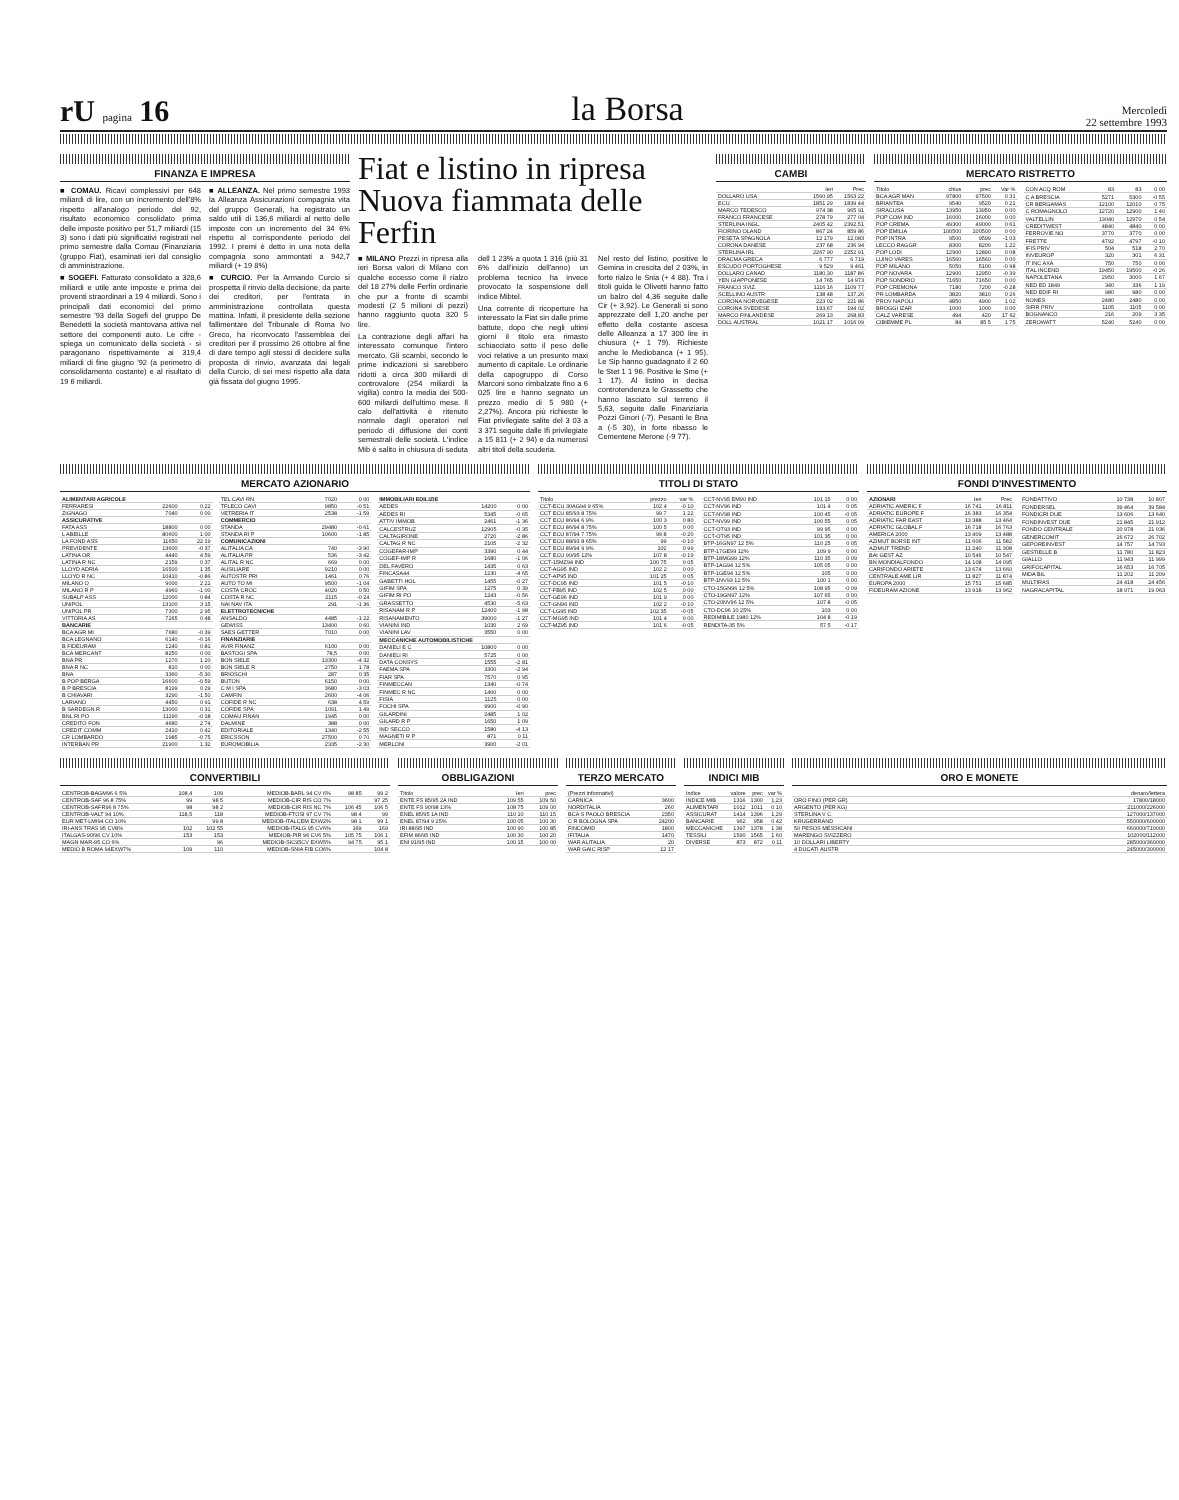rU pagina 16
la Borsa
Mercoledì
22 settembre 1993
FINANZA E IMPRESA
■ COMAU. Ricavi complessivi per 648 miliardi di lire, con un incremento dell'8% rispetto all'analogo periodo del 92, risultato economico consolidato prima delle imposte positivo per 51,7 miliardi (15 3) sono i dati più significativi registrati nel primo semestre dalla Comau (Finanziaria (gruppo Fiat), esaminati ieri dal consiglio di amministrazione.
■ SOGEFI. Fatturato consolidato a 328,6 miliardi e utile ante imposte e prima dei proventi straordinari a 19 4 miliardi. Sono i principali dati economici del primo semestre '93 della Sogefi del gruppo De Benedetti la società mantovana attiva nel settore dei componenti auto. Le cifre - spiega un comunicato della società - si paragonano rispettivamente ai 319,4 miliardi di fine giugno '92 (a perimetro di consolidamento costante) e al risultato di 19 6 miliardi.
■ ALLEANZA. Nel primo semestre 1993 la Alleanza Assicurazioni compagnia vita del gruppo Generali, ha registrato un saldo utili di 136,6 miliardi al netto delle imposte con un incremento del 34 6% rispetto al corrispondente periodo del 1992. I premi è detto in una nota della compagnia sono ammontati a 942,7 miliardi (+ 19 8%)
■ CURCIO. Per la Armando Curcio si prospetta il rinvio della decisione, da parte dei creditori, per l'entrata in amministrazione controllata questa mattina. Infatti, il presidente della sezione fallimentare del Tribunale di Roma Ivo Greco, ha riconvocato l'assemblea dei creditori per il prossimo 26 ottobre al fine di dare tempo agli stessi di decidere sulla proposta di rinvio, avanzata dai legali della Curcio, di sei mesi rispetto alla data già fissata del giugno 1995.
Fiat e listino in ripresa
Nuova fiammata delle Ferfin
■ MILANO Prezzi in ripresa alla ieri Borsa valori di Milano con qualche eccesso come il rialzo del 18 27% delle Ferfin ordinarie che pur a fronte di scambi modesti (2 5 milioni di pezzi) hanno raggiunto quota 320 5 lire.
La contrazione degli affari ha interessato comunque l'intero mercato. Gli scambi, secondo le prime indicazioni si sarebbero ridotti a circa 300 miliardi di controvalore (254 miliardi la vigilia) contro la media dei 500-600 miliardi dell'ultimo mese. Il calo dell'attività è ritenuto normale dagli operatori nel periodo di diffusione dei conti semestrali delle società. L'indice Mib è salito in chiusura di seduta dell 1 23% a quota 1 316 (più 31 6% dall'inizio dell'anno) un problema tecnico ha invece provocato la sospensione dell indice Mibtel.
Una corrente di ricoperture ha interessato la Fiat sin dalle prime battute, dopo che negli ultimi giorni il titolo era rimasto schiacciato sotto il peso delle voci relative a un presunto maxi aumento di capitale. Le ordinarie della capogruppo di Corso Marconi sono rimbalzate fino a 6 025 lire e hanno segnato un prezzo medio di 5 980 (+ 2,27%). Ancora più richieste le Fiat privilegiate salite del 3 03 a 3 371 seguite dalle Ifi privilegiate a 15 811 (+ 2 94) e da numerosi altri titoli della scuderia.
Nel resto del listino, positive le Gemina in crescita del 2 03%, in forte rialzo le Snia (+ 4 88). Tra i titoli guida le Olivetti hanno fatto un balzo del 4,36 seguite dalle Cir (+ 3,92). Le Generali si sono apprezzate dell 1,20 anche per effetto della costante ascesa delle Alleanza a 17 300 lire in chiusura (+ 1 79). Richieste anche le Mediobanca (+ 1 95). Le Sip hanno guadagnato il 2 60 le Stet 1 1 96. Positive le Sme (+ 1 17). Al listino in decisa controtendenza le Grassetto che hanno lasciato sul terreno il 5,63, seguite dalle Finanziaria Pozzi Ginori (-7). Pesanti le Bna a (-5 30), in forte ribasso le Cementene Merone (-9 77).
CAMBI
| | Ieri | Prec |
| --- | --- | --- |
| DOLLARO USA | 1560 95 | 1563 22 |
| ECU | 1851 29 | 1839 44 |
| MARCO TEDESCO | 974 38 | 965 91 |
| FRANCO FRANCESE | 278 79 | 277 04 |
| STERLINA INGL. | 2405 42 | 2392,51 |
| FIORINO OLAND | 867 24 | 859 86 |
| PESETA SPAGNOLA | 12 179 | 12,083 |
| CORONA DANESE | 237 68 | 236 94 |
| STERLINA IRL | 2267 90 | 2252 91 |
| DRACMA GRECA | 6 777 | 6 719 |
| ESCUDO PORTOGHESE | 9 529 | 9 461 |
| DOLLARO CANAD | 1180,30 | 1187 86 |
| YEN GIAPPONESE | 14 765 | 14 973 |
| FRANCO SVIZ. | 1116 16 | 1109 77 |
| SCELLINO AUSTR | 138 48 | 137,26 |
| CORONA NORVEGESE | 223 02 | 221 86 |
| CORONA SVEDESE | 193,67 | 194 02 |
| MARCO FINLANDESE | 269 13 | 268,83 |
| DOLL AUSTRAL | 1021 17 | 1016 09 |
MERCATO RISTRETTO
| Titolo | chius | prec | Var % |
| --- | --- | --- | --- |
| BCA AGR MAN | 97800 | 97500 | 0 31 |
| BRIANTEA | 9540 | 9520 | 0 21 |
| SIRACUSA | 13950 | 13950 | 0 00 |
| POP COM IND | 16000 | 16000 | 0 00 |
| POP CREMA | 49300 | 49000 | 0 61 |
| POP EMILIA | 100500 | 100500 | 0 00 |
| POP INTRA | 9500 | 9599 | -1 03 |
| LECCO RAGGR | 8300 | 8200 | 1 22 |
| POP LODI | 12900 | 12890 | 0 08 |
| LUINO VARES | 16560 | 16560 | 0 00 |
| POP MILANO | 5050 | 5100 | -0 98 |
| POP NOVARA | 12900 | 12950 | -0 39 |
| POP SONDRIO | 71650 | 71650 | 0 00 |
| POP CREMONA | 7180 | 7200 | -0 28 |
| PR LOMBARDA | 3820 | 3810 | 0 26 |
| PROV NAPOLI | 4850 | 4900 | 1 02 |
| BROGGI IZAR | 1000 | 1000 | 0 00 |
| CALZ VARESE | 494 | 420 | 17 62 |
| CIBIEMME PL | 84 | 85 5 | 1 75 |
| CON ACQ ROM | 83 | 83 | 0 00 |
| C A BRESCIA | 5271 | 5300 | -0 55 |
| CR BERGAMAS | 12100 | 12010 | 0 75 |
| C ROMAGNOLO | 12720 | 12900 | 1 40 |
| VALTELLIN | 13040 | 12970 | 0 54 |
| CREDITWEST | 4840 | 4840 | 0 00 |
| FERROVIE NO | 3770 | 3770 | 0 00 |
| FRETTE | 4792 | 4797 | -0 10 |
| IFIS PRIV | 504 | 518 | 2 70 |
| INVEUROP | 320 | 301 | 6 31 |
| IT INC AXA | 750 | 750 | 0 00 |
| ITAL INCEND | 19450 | 19500 | -0 26 |
| NAPOLETANA | 2950 | 3000 | 1 67 |
| NED ED 1849 | 340 | 336 | 1 19 |
| NED EDIF RI | 980 | 980 | 0 00 |
| NONES | 2480 | 2480 | 0 00 |
| SIFIR PRIV | 1105 | 1105 | 0 00 |
| BOGNANCO | 216 | 209 | 3 35 |
| ZEROWATT | 5240 | 5240 | 0 00 |
MERCATO AZIONARIO
| ALIMENTARI AGRICOLE | | |
| FERRARESI | 22600 | 0.22 |
| ZIGNAGO | 7040 | 0 00 |
| ASSICURATIVE | | |
| FATA ASS | 18800 | 0 00 |
| L ABEILLE | 80600 | 1 00 |
| LA FOND ASS | 11650 | 22 19 |
| PREVIDENTE | 13600 | -0 37 |
| LATINA OR | 4440 | 4 59 |
| LATINA R NC | 2159 | 0 37 |
| LLOYD ADRIA | 16500 | 1 35 |
| LLOYD R NC | 10410 | -0 86 |
| MILANO O | 9000 | 2 21 |
| MILANO R P | 4960 | -1 00 |
| SUBALP ASS | 12000 | 0 84 |
| UNIPOL | 13100 | 3 15 |
| UNIPOL PR | 7300 | 2 95 |
| VITTORIA AS | 7265 | 0 48 |
| BANCARIE | | |
| BCA AGR MI | 7680 | -0 39 |
| BCA LEGNANO | 6140 | -0 16 |
| B FIDEURAM | 1240 | 0 81 |
| BCA MERCANT | 8250 | 0 00 |
| BNA PR | 1270 | 1 20 |
| BNA R NC | 810 | 0 00 |
| BNA | 3360 | -5 30 |
| B POP BERGA | 16600 | -0 59 |
| B P BRESCIA | 8199 | 0 29 |
| B CHIAVARI | 3290 | -1 50 |
| LARIANO | 4450 | 0 91 |
| B SARDEGN R | 13000 | 0 31 |
| BNL RI PO | 11190 | -0 18 |
| CREDITO FON | 4680 | 2 74 |
| CREDIT COMM | 2410 | 0 42 |
| CR LOMBARDO | 1985 | -0 75 |
| INTERBAN PR | 21900 | 1 32 |
| TEL CAVI RN | 7020 | 0 00 |
| TFLECO CAVI | 9850 | -0 51 |
| VETRERIA IT | 2538 | -1 59 |
| COMMERCIO | | |
| STANDA | 29480 | -0 61 |
| STANDA RI P | 10600 | -1 85 |
| COMUNICAZIONI | | |
| ALITALIA CA | 740 | -3 90 |
| ALITALIA PR | 536 | -3 42 |
| ALITAL R NC | 669 | 0 00 |
| AUSILIARE | 9210 | 0 00 |
| AUTOSTR PRI | 1461 | 0 76 |
| AUTO TO MI | 9500 | -1 04 |
| COSTA CROC | 4020 | 0 50 |
| COSTA R NC | 2115 | -0 24 |
| NAI NAV ITA | 291 | -1 36 |
| ELETTROTECNICHE | | |
| ANSALDO | 4485 | -1 22 |
| GEWISS | 13400 | 0 60 |
| SAES GETTER | 7010 | 0 00 |
| FINANZIARIE | | |
| AVIR FINANZ | 6100 | 0 00 |
| BASTOGI SPA | 78,5 | 0 00 |
| BON SIELE | 13300 | -4 32 |
| BON SIELE R | 2750 | 1 78 |
| BRIOSCHI | 287 | 0 35 |
| BUTON | 6150 | 0 00 |
| C M I SPA | 3680 | -3 03 |
| CAMFIN | 2600 | -4 06 |
| COFIDE R NC | 638 | 4 59 |
| COFIDE SPA | 1091 | 1 49 |
| COMAU FINAN | 1945 | 0 00 |
| DALMINE | 388 | 0 00 |
| EDITORIALE | 1340 | -2 55 |
| ERICSSON | 27500 | 0 70 |
| EUROMOBILIA | 2335 | -2 30 |
| IMMOBILIARI EDILIZIE | | |
| AEDES | 14200 | 0 00 |
| AEDES RI | 5345 | -0 65 |
| ATTIV IMMOB | 2461 | -1 36 |
| CALCESTRUZ | 12905 | -0 35 |
| CALTAGIRONE | 2720 | -2 86 |
| CALTAG R NC | 2105 | -2 32 |
| COGEFAR-IMP | 3390 | 0 44 |
| COGEF-IMP R | 1680 | -1 06 |
| DEL FAVERO | 1435 | 0 63 |
| FINCASA44 | 1230 | -4 65 |
| GABETTI HOL | 1455 | -0 27 |
| GIFIM SPA | 1275 | 0 39 |
| GIFIM RI PO | 1243 | -0 56 |
| GRASSETTO | 4530 | -5 63 |
| RISANAM R P | 12400 | -1 98 |
| RISANAMENTO | 39000 | -1 27 |
| VIANINI IND | 1030 | 2 69 |
| VIANINI LAV | 3550 | 0 00 |
| MECCANICHE AUTOMOBILISTICHE | | |
| DANIELI E C | 10800 | 0 00 |
| DANIELI RI | 5725 | 0 00 |
| DATA CONSYS | 1555 | -2 81 |
| FAEMA SPA | 3300 | -2 94 |
| FIAR SPA | 7570 | 0 95 |
| FINMECCAN | 1340 | -0 74 |
| FINMEC R NC | 1400 | 0 00 |
| FISIA | 1125 | 0 00 |
| FOCHI SPA | 9900 | -0 90 |
| GILARDINI | 2485 | 1 02 |
| GILARD R P | 1650 | 1 09 |
| IND SECCO | 1580 | -4 13 |
| MAGNETI R P | 871 | 0 11 |
| MERLONI | 3900 | -2 01 |
TITOLI DI STATO
| Titolo | prezzo | var % |
| --- | --- | --- |
| CCT-ECU 30AG94 9 65% | 102 4 | -0 10 |
| CCT ECU 85/93 8 75% | 99 7 | 1 22 |
| CCT ECU 86/94 6 9% | 100 3 | 0 80 |
| CCT ECU 86/94 8 75% | 100 5 | 0 00 |
| CCT ECU 87/94 7 75% | 99 8 | -0 20 |
| CCT ECU 88/93 8 65% | 99 | -0 10 |
| CCT ECU 89/94 9 9% | 102 | 0 99 |
| CCT ECU 90/95 12% | 107 8 | -0 19 |
| CCT-15MZ94 IND | 100 75 | 0 05 |
| CCT-AG95 IND | 102 2 | 0 00 |
| CCT-AP95 IND | 101 25 | 0 05 |
| CCT-DC95 IND | 101 5 | -0 10 |
| CCT-FB95 IND | 102 5 | 0 00 |
| CCT-GE96 IND | 101 9 | 0 00 |
| CCT-GN96 IND | 102 2 | -0 10 |
| CCT-LG95 IND | 102 35 | -0 05 |
| CCT-MG95 IND | 101 4 | 0 00 |
| CCT-MZ95 IND | 101 6 | -0 05 |
| CCT-NV95 EM90 IND | 101 15 | 0 00 |
| CCT-NV96 IND | 101 4 | 0 05 |
| CCT-NV98 IND | 100 45 | -0 05 |
| CCT-NV99 IND | 100 55 | 0 05 |
| CCT-OT93 IND | 99 95 | 0 00 |
| CCT-OT95 IND | 101 35 | 0 00 |
| BTP-16GN97 12 5% | 110 25 | 0 05 |
| BTP-17GE99 12% | 109 9 | 0 00 |
| BTP-18MG99 12% | 110 35 | 0 09 |
| BTP-1AG94 12 5% | 105 05 | 0 00 |
| BTP-1GE94 12 5% | 105 | 0 00 |
| BTP-1NV93 12 5% | 100 1 | 0 00 |
| CTO-15GN96 12 5% | 108 95 | -0 09 |
| CTO-19GN97 12% | 107 65 | 0 00 |
| CTO-20NV96 12 5% | 107 8 | -0 05 |
| CTO-DC96 10 25% | 103 | 0 00 |
| REDIMIBILE 1980 12% | 104 8 | -0 19 |
| RENDITA-35 5% | 57 5 | -0 17 |
FONDI D'INVESTIMENTO
| AZIONARI | Ieri | Prec |
| --- | --- | --- |
| ADRIATIC AMERIC F | 16 741 | 16 811 |
| ADRIATIC EUROPE F | 16 383 | 16 354 |
| ADRIATIC FAR EAST | 13 388 | 13 464 |
| ADRIATIC GLOBAL F | 16 718 | 16 763 |
| AMERICA 2000 | 13 409 | 13 488 |
| AZIMUT BORSE INT | 11 606 | 11 582 |
| AZIMUT TREND | 11 240 | 11 308 |
| BAI GEST AZ | 10 546 | 10 547 |
| BN MONDIALFONDO | 14 108 | 14 095 |
| CARIFONDO ARIETE | 13 674 | 13 660 |
| CENTRALE AME LIR | 11 827 | 11 874 |
| EUROPA 2000 | 15 751 | 15 685 |
| FIDEURAM AZIONE | 13 918 | 13 962 |
| FONDATTIVO | 10 738 | 10 807 |
| FONDERSEL | 39 464 | 39 584 |
| FONDICRI DUE | 13 606 | 13 640 |
| FONDINVEST DUE | 21 845 | 21 912 |
| FONDO CENTRALE | 20 978 | 21 036 |
| GENERCOMIT | 26 672 | 26 702 |
| GEPOREINVEST | 14 757 | 14 793 |
| GESTIELLE B | 11 780 | 11 823 |
| GIALLO | 11 943 | 11 999 |
| GRIFOCAPITAL | 16 653 | 16 705 |
| MIDA BIL | 11 202 | 11 209 |
| MULTIRAS | 24 418 | 24 456 |
| NAGRACAPITAL | 18 971 | 19 063 |
CONVERTIBILI
| CENTROB-BAGM96 6 5% | 108,4 | 109 | MEDIOB-BARL 94 CV 6% | 98 85 | 99 2 |
| CENTROB-SAF 96 8 75% | 99 | 98 5 | MEDIOB-CIR RIS CO 7% | | 97 25 |
| CENTROB-SAFR96 8 75% | 98 | 98 2 | MEDIOB-CIR RIS NC 7% | 106 45 | 106 5 |
| CENTROB-VALT 94 10% | 118,5 | 118 | MEDIOB-FTOSI 97 CV 7% | 98 4 | 99 |
| EUR MET-LMI94 CO 10% | | 99 8 | MEDIOB-ITALCEM EXW2% | 98 1 | 99 1 |
| IRI-ANS TRAS 95 CV8% | 102 | 102 55 | MEDIOB-ITALG 95 CV6% | 169 | 169 |
| ITALGAS-90/96 CV 10% | 153 | 153 | MEDIOB-PIR 96 CV6 5% | 105 75 | 106 1 |
| MAGN MAR-95 CO 6% | | 96 | MEDIOB-SIC95CV EXW5% | 94 75 | 95 1 |
| MEDIO B ROMA 94EXW7% | 109 | 110 | MEDIOB-SNIA FIB CO6% | | 104 8 |
OBBLIGAZIONI
| Titolo | Ieri | prec |
| --- | --- | --- |
| ENTE FS 85/95 2A IND | 109 55 | 109 50 |
| ENTE FS 90/98 13% | 108 75 | 109 00 |
| ENEL 85/95 1A IND | 110 10 | 110 15 |
| ENEL 87/94 9 25% | 100 05 | 100 30 |
| IRI 88/95 IND | 100 90 | 100 85 |
| EFIM 86/95 IND | 100 30 | 100 20 |
| ENI 91/95 IND | 100 15 | 100 00 |
TERZO MERCATO
| (Prezzi informativi) | |
| CARNICA | 3600 |
| NORDITALIA | 260 |
| BCA S PAOLO BRESCIA | 2350 |
| C R BOLOGNA SPA | 24200 |
| FINCOMID | 1800 |
| IFITALIA | 1470 |
| WAR ALITALIA | 20 |
| WAR GAIC RISP | 12 17 |
INDICI MIB
| Indice | valore | prec | var % |
| --- | --- | --- | --- |
| INDICE MIB | 1316 | 1300 | 1,23 |
| ALIMENTARI | 1012 | 1011 | 0 10 |
| ASSICURAT | 1414 | 1396 | 1,29 |
| BANCARIE | 962 | 958 | 0 42 |
| MECCANICHE | 1397 | 1378 | 1 38 |
| TESSILI | 1590 | 1565 | 1 60 |
| DIVERSE | 873 | 872 | 0 11 |
ORO E MONETE
| | denaro/lettera |
| --- | --- |
| ORO FINO (PER GR) | 17800/18000 |
| ARGENTO (PER KG) | 211000/226000 |
| STERLINA V C | 127000/137000 |
| KRUGERRAND | 550000/600000 |
| 50 PESOS MESSICANI | 660000/710000 |
| MARENGO SVIZZERO | 102000/112000 |
| 10 DOLLARI LIBERTY | 285000/360000 |
| 4 DUCATI AUSTR | 245000/300000 |